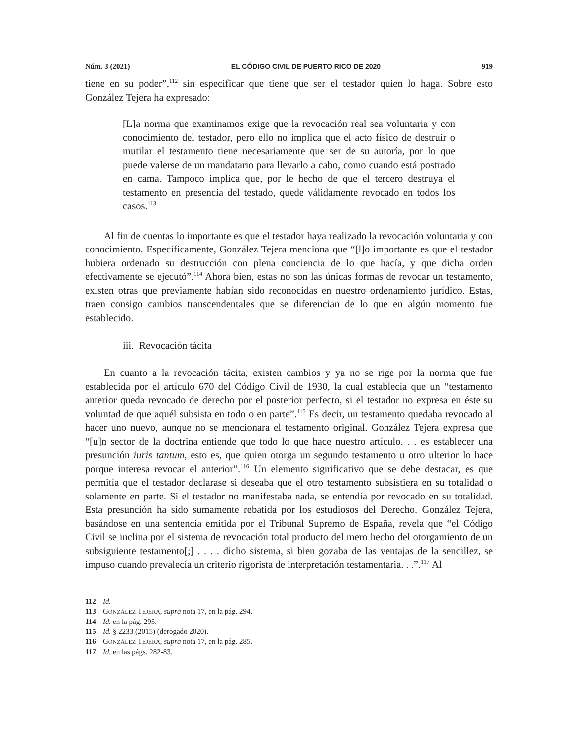Núm. 3 (2021) EL CÓDIGO CIVIL DE PUERTO RICO DE 2020 919
tiene en su poder”,<sup>112</sup> sin especificar que tiene que ser el testador quien lo haga. Sobre esto González Tejera ha expresado:
[L]a norma que examinamos exige que la revocación real sea voluntaria y con conocimiento del testador, pero ello no implica que el acto físico de destruir o mutilar el testamento tiene necesariamente que ser de su autoría, por lo que puede valerse de un mandatario para llevarlo a cabo, como cuando está postrado en cama. Tampoco implica que, por le hecho de que el tercero destruya el testamento en presencia del testado, quede válidamente revocado en todos los casos.<sup>113</sup>
Al fin de cuentas lo importante es que el testador haya realizado la revocación voluntaria y con conocimiento. Específicamente, González Tejera menciona que “[l]o importante es que el testador hubiera ordenado su destrucción con plena conciencia de lo que hacía, y que dicha orden efectivamente se ejecutó”.<sup>114</sup> Ahora bien, estas no son las únicas formas de revocar un testamento, existen otras que previamente habían sido reconocidas en nuestro ordenamiento jurídico. Estas, traen consigo cambios transcendentales que se diferencian de lo que en algún momento fue establecido.
iii. Revocación tácita
En cuanto a la revocación tácita, existen cambios y ya no se rige por la norma que fue establecida por el artículo 670 del Código Civil de 1930, la cual establecía que un “testamento anterior queda revocado de derecho por el posterior perfecto, si el testador no expresa en éste su voluntad de que aquél subsista en todo o en parte”.<sup>115</sup> Es decir, un testamento quedaba revocado al hacer uno nuevo, aunque no se mencionara el testamento original. González Tejera expresa que “[u]n sector de la doctrina entiende que todo lo que hace nuestro artículo. . . es establecer una presunción iuris tantum, esto es, que quien otorga un segundo testamento u otro ulterior lo hace porque interesa revocar el anterior”.<sup>116</sup> Un elemento significativo que se debe destacar, es que permitía que el testador declarase si deseaba que el otro testamento subsistiera en su totalidad o solamente en parte. Si el testador no manifestaba nada, se entendía por revocado en su totalidad. Esta presunción ha sido sumamente rebatida por los estudiosos del Derecho. González Tejera, basándose en una sentencia emitida por el Tribunal Supremo de España, revela que “el Código Civil se inclina por el sistema de revocación total producto del mero hecho del otorgamiento de un subsiguiente testamento[;] . . . . dicho sistema, si bien gozaba de las ventajas de la sencillez, se impuso cuando prevalecía un criterio rigorista de interpretación testamentaria. . .”.<sup>117</sup> Al
112 Id.
113 GONZÁLEZ TEJERA, supra nota 17, en la pág. 294.
114 Id. en la pág. 295.
115 Id. § 2233 (2015) (derogado 2020).
116 GONZÁLEZ TEJERA, supra nota 17, en la pág. 285.
117 Id. en las págs. 282-83.